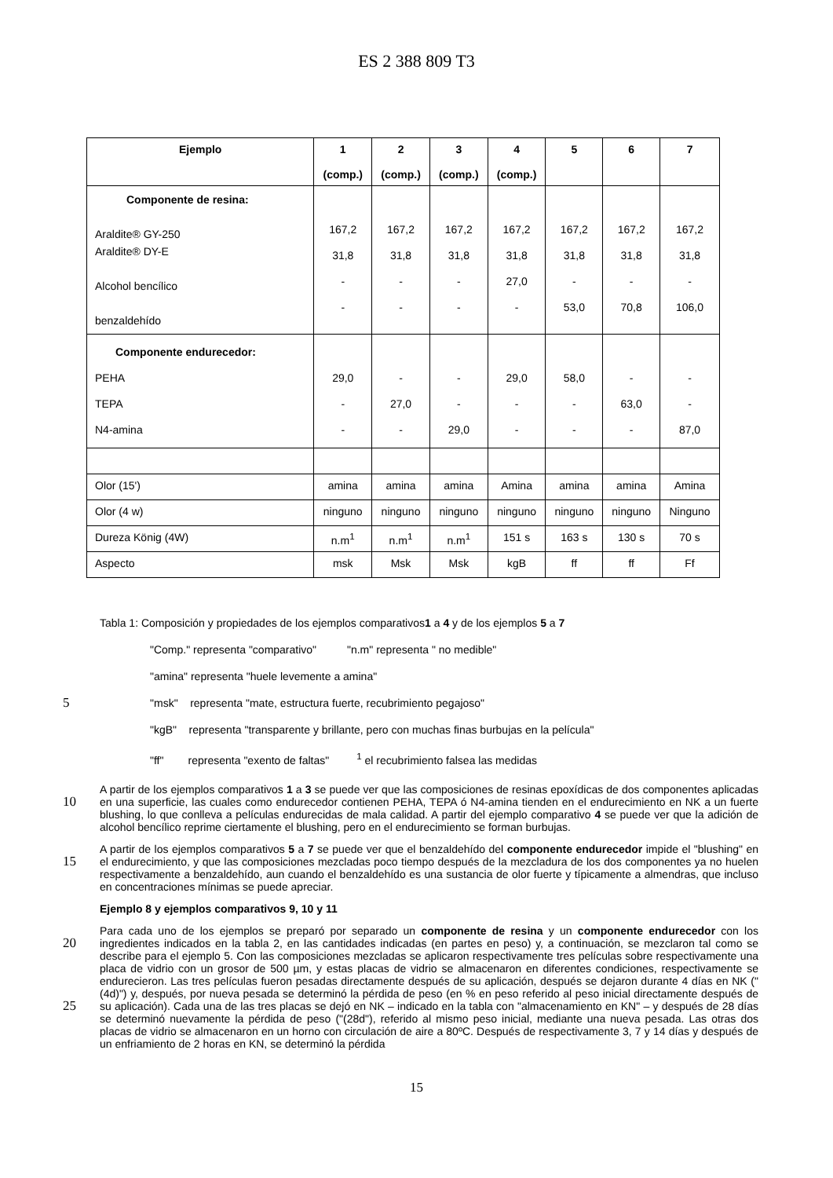ES 2 388 809 T3
| Ejemplo | 1 (comp.) | 2 (comp.) | 3 (comp.) | 4 (comp.) | 5 | 6 | 7 |
| --- | --- | --- | --- | --- | --- | --- | --- |
| Componente de resina: Araldite® GY-250 Araldite® DY-E Alcohol bencílico benzaldehído | 167,2 31,8 - - | 167,2 31,8 - - | 167,2 31,8 - - | 167,2 31,8 27,0 - | 167,2 31,8 - 53,0 | 167,2 31,8 - 70,8 | 167,2 31,8 - 106,0 |
| Componente endurecedor: PEHA TEPA N4-amina | 29,0 - - | - 27,0 - | - - 29,0 | 29,0 - - | 58,0 - - | - 63,0 - | - - 87,0 |
| Olor (15') | amina | amina | amina | Amina | amina | amina | Amina |
| Olor (4 w) | ninguno | ninguno | ninguno | ninguno | ninguno | ninguno | Ninguno |
| Dureza König (4W) | n.m<sup>1</sup> | n.m<sup>1</sup> | n.m<sup>1</sup> | 151 s | 163 s | 130 s | 70 s |
| Aspecto | msk | Msk | Msk | kgB | ff | ff | Ff |
Tabla 1: Composición y propiedades de los ejemplos comparativos1 a 4 y de los ejemplos 5 a 7
"Comp." representa "comparativo" "n.m" representa " no medible"
"amina" representa "huele levemente a amina"
5 "msk" representa "mate, estructura fuerte, recubrimiento pegajoso"
"kgB" representa "transparente y brillante, pero con muchas finas burbujas en la película"
"ff" representa "exento de faltas" <sup>1</sup> el recubrimiento falsea las medidas
A partir de los ejemplos comparativos 1 a 3 se puede ver que las composiciones de resinas epoxídicas de dos componentes aplicadas en una superficie, las cuales como endurecedor contienen PEHA, TEPA ó N4-amina tienden 10 en el endurecimiento en NK a un fuerte blushing, lo que conlleva a películas endurecidas de mala calidad. A partir del ejemplo comparativo 4 se puede ver que la adición de alcohol bencílico reprime ciertamente el blushing, pero en el endurecimiento se forman burbujas.
A partir de los ejemplos comparativos 5 a 7 se puede ver que el benzaldehído del componente endurecedor impide el "blushing" en el endurecimiento, y que las composiciones mezcladas poco tiempo después de la mezcladura de 15 los dos componentes ya no huelen respectivamente a benzaldehído, aun cuando el benzaldehído es una sustancia de olor fuerte y típicamente a almendras, que incluso en concentraciones mínimas se puede apreciar.
Ejemplo 8 y ejemplos comparativos 9, 10 y 11
Para cada uno de los ejemplos se preparó por separado un componente de resina y un componente endurecedor con los ingredientes indicados en la tabla 2, en las cantidades indicadas (en partes en peso) y, a 20 continuación, se mezclaron tal como se describe para el ejemplo 5. Con las composiciones mezcladas se aplicaron respectivamente tres películas sobre respectivamente una placa de vidrio con un grosor de 500 µm, y estas placas de vidrio se almacenaron en diferentes condiciones, respectivamente se endurecieron. Las tres películas fueron pesadas directamente después de su aplicación, después se dejaron durante 4 días en NK ("(4d)") y, después, por nueva pesada se determinó la pérdida de peso (en % en peso referido al peso inicial directamente después de su 25 aplicación). Cada una de las tres placas se dejó en NK – indicado en la tabla con "almacenamiento en KN" – y después de 28 días se determinó nuevamente la pérdida de peso ("(28d"), referido al mismo peso inicial, mediante una nueva pesada. Las otras dos placas de vidrio se almacenaron en un horno con circulación de aire a 80ºC. Después de respectivamente 3, 7 y 14 días y después de un enfriamiento de 2 horas en KN, se determinó la pérdida
15